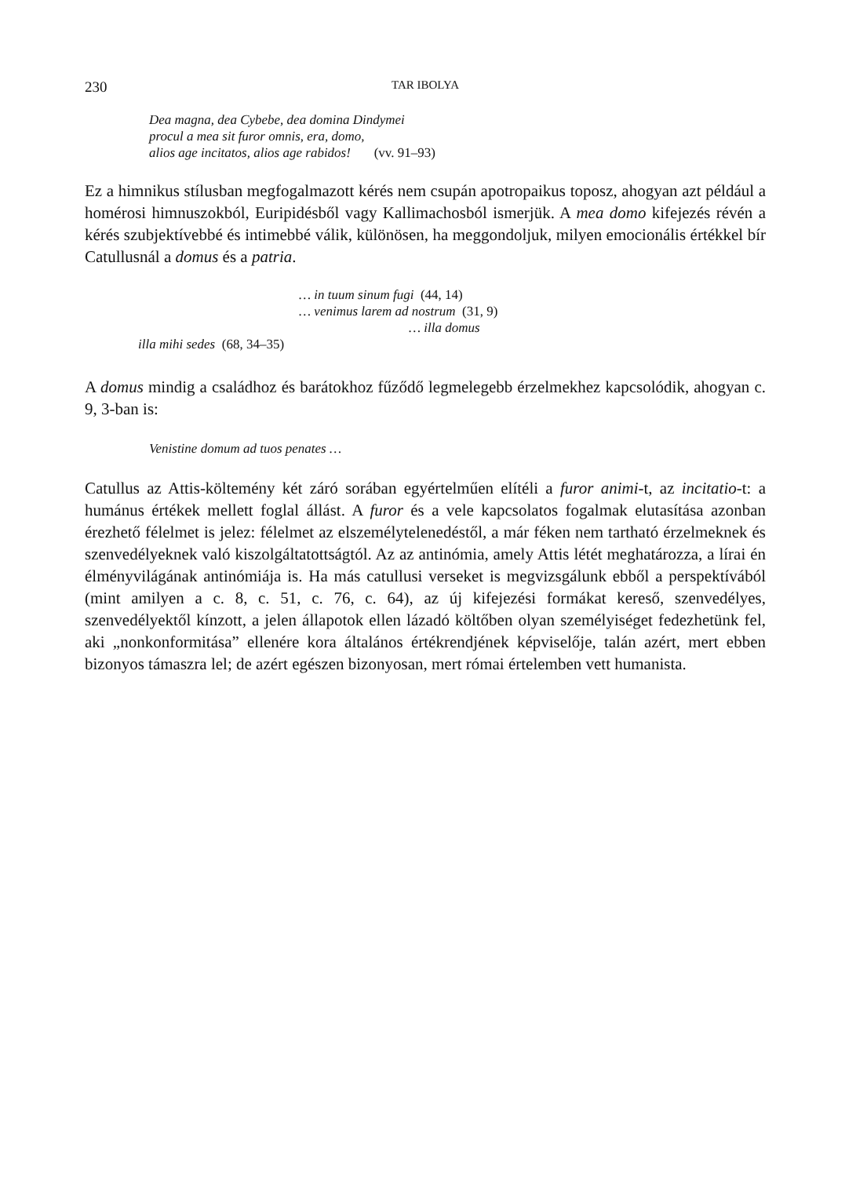230 TAR IBOLYA
Dea magna, dea Cybebe, dea domina Dindymei
procul a mea sit furor omnis, era, domo,
alios age incitatos, alios age rabidos! (vv. 91–93)
Ez a himnikus stílusban megfogalmazott kérés nem csupán apotropaikus toposz, ahogyan azt például a homérosi himnuszokból, Euripidésből vagy Kallimachosból ismerjük. A mea domo kifejezés révén a kérés szubjektívebbé és intimebbé válik, különösen, ha meggondoljuk, milyen emocionális értékkel bír Catullusnál a domus és a patria.
… in tuum sinum fugi (44, 14)
… venimus larem ad nostrum (31, 9)
… illa domus
illa mihi sedes (68, 34–35)
A domus mindig a családhoz és barátokhoz fűződő legmelegebb érzelmekhez kapcsolódik, ahogyan c. 9, 3-ban is:
Venistine domum ad tuos penates …
Catullus az Attis-költemény két záró sorában egyértelműen elítéli a furor animi-t, az incitatio-t: a humánus értékek mellett foglal állást. A furor és a vele kapcsolatos fogalmak elutasítása azonban érezhető félelmet is jelez: félelmet az elszemélytelenedéstől, a már féken nem tartható érzelmeknek és szenvedélyeknek való kiszolgáltatottságtól. Az az antinómia, amely Attis létét meghatározza, a lírai én élményvilágának antinómiája is. Ha más catullusi verseket is megvizsgálunk ebből a perspektívából (mint amilyen a c. 8, c. 51, c. 76, c. 64), az új kifejezési formákat kereső, szenvedélyes, szenvedélyektől kínzott, a jelen állapotok ellen lázadó költőben olyan személyiséget fedezhetünk fel, aki „nonkonformitása” ellenére kora általános értékrendjének képviselője, talán azért, mert ebben bizonyos támaszra lel; de azért egészen bizonyosan, mert római értelemben vett humanista.